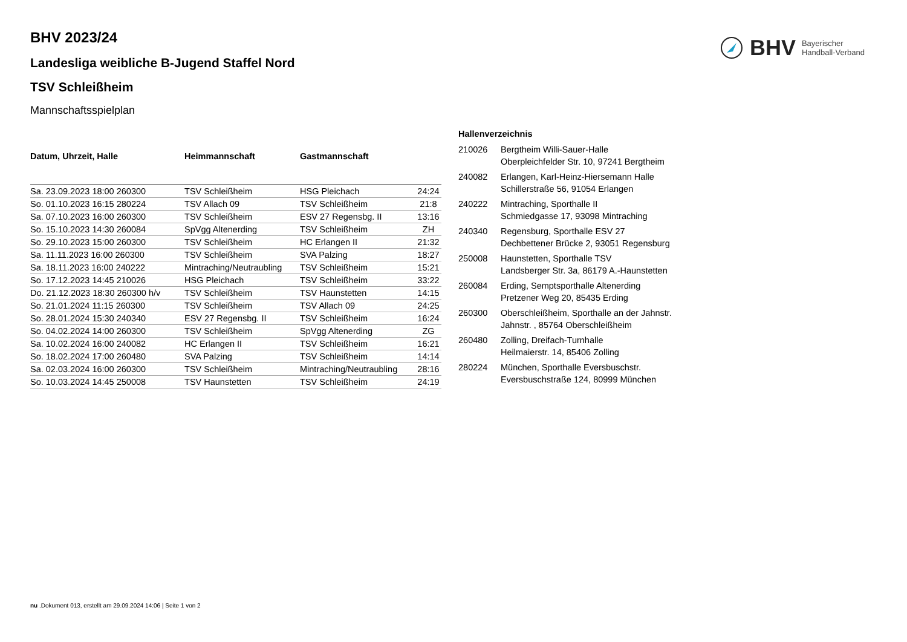BHV Bayerischer
Handball-Verband
BHV 2023/24
Landesliga weibliche B-Jugend Staffel Nord
TSV Schleißheim
Mannschaftsspielplan
| Datum, Uhrzeit, Halle | Heimmannschaft | Gastmannschaft | |
| --- | --- | --- | --- |
| Sa. 23.09.2023 18:00 260300 | TSV Schleißheim | HSG Pleichach | 24:24 |
| So. 01.10.2023 16:15 280224 | TSV Allach 09 | TSV Schleißheim | 21:8 |
| Sa. 07.10.2023 16:00 260300 | TSV Schleißheim | ESV 27 Regensbg. II | 13:16 |
| So. 15.10.2023 14:30 260084 | SpVgg Altenerding | TSV Schleißheim | ZH |
| So. 29.10.2023 15:00 260300 | TSV Schleißheim | HC Erlangen II | 21:32 |
| Sa. 11.11.2023 16:00 260300 | TSV Schleißheim | SVA Palzing | 18:27 |
| Sa. 18.11.2023 16:00 240222 | Mintraching/Neutraubling | TSV Schleißheim | 15:21 |
| So. 17.12.2023 14:45 210026 | HSG Pleichach | TSV Schleißheim | 33:22 |
| Do. 21.12.2023 18:30 260300 h/v | TSV Schleißheim | TSV Haunstetten | 14:15 |
| So. 21.01.2024 11:15 260300 | TSV Schleißheim | TSV Allach 09 | 24:25 |
| So. 28.01.2024 15:30 240340 | ESV 27 Regensbg. II | TSV Schleißheim | 16:24 |
| So. 04.02.2024 14:00 260300 | TSV Schleißheim | SpVgg Altenerding | ZG |
| Sa. 10.02.2024 16:00 240082 | HC Erlangen II | TSV Schleißheim | 16:21 |
| So. 18.02.2024 17:00 260480 | SVA Palzing | TSV Schleißheim | 14:14 |
| Sa. 02.03.2024 16:00 260300 | TSV Schleißheim | Mintraching/Neutraubling | 28:16 |
| So. 10.03.2024 14:45 250008 | TSV Haunstetten | TSV Schleißheim | 24:19 |
| Hallenverzeichnis | |
| --- | --- |
| 210026 | Bergtheim Willi-Sauer-Halle Oberpleichfelder Str. 10, 97241 Bergtheim |
| 240082 | Erlangen, Karl-Heinz-Hiersemann Halle Schillerstraße 56, 91054 Erlangen |
| 240222 | Mintraching, Sporthalle II Schmiedgasse 17, 93098 Mintraching |
| 240340 | Regensburg, Sporthalle ESV 27 Dechbettener Brücke 2, 93051 Regensburg |
| 250008 | Haunstetten, Sporthalle TSV Landsberger Str. 3a, 86179 A.-Haunstetten |
| 260084 | Erding, Semptsporthalle Altenerding Pretzener Weg 20, 85435 Erding |
| 260300 | Oberschleißheim, Sporthalle an der Jahnstr. Jahnstr. , 85764 Oberschleißheim |
| 260480 | Zolling, Dreifach-Turnhalle Heilmaierstr. 14, 85406 Zolling |
| 280224 | München, Sporthalle Eversbuschstr. Eversbuschstraße 124, 80999 München |
nu .Dokument 013, erstellt am 29.09.2024 14:06 | Seite 1 von 2